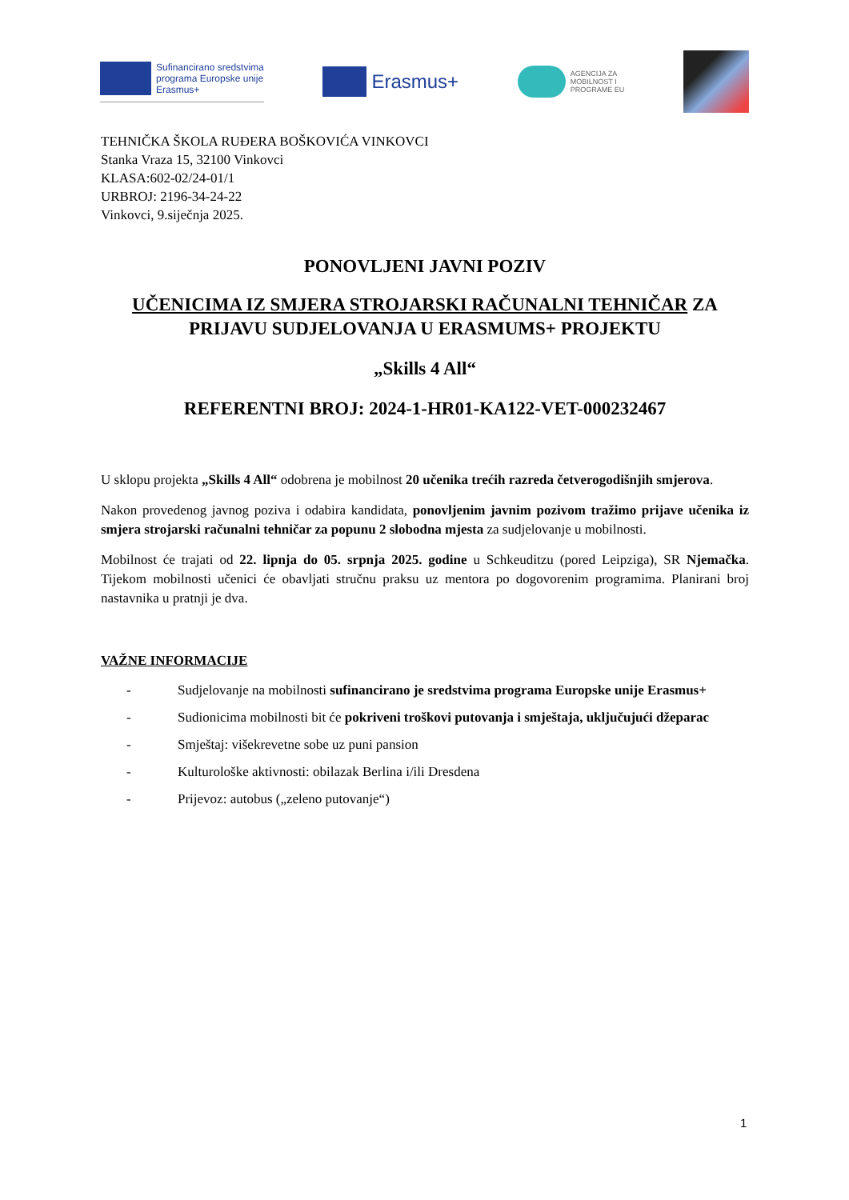Sufinancirano sredstvima
programa Europske unije
Erasmus+
Erasmus+
AGENCIJA ZA
MOBILNOST I
PROGRAME EU
TEHNIČKA ŠKOLA RUĐERA BOŠKOVIĆA VINKOVCI
Stanka Vraza 15, 32100 Vinkovci
KLASA:602-02/24-01/1
URBROJ: 2196-34-24-22
Vinkovci, 9.siječnja 2025.
PONOVLJENI JAVNI POZIV
UČENICIMA IZ SMJERA STROJARSKI RAČUNALNI TEHNIČAR ZA PRIJAVU SUDJELOVANJA U ERASMUMS+ PROJEKTU
„Skills 4 All“
REFERENTNI BROJ: 2024-1-HR01-KA122-VET-000232467
U sklopu projekta „Skills 4 All“ odobrena je mobilnost 20 učenika trećih razreda četverogodišnjih smjerova.
Nakon provedenog javnog poziva i odabira kandidata, ponovljenim javnim pozivom tražimo prijave učenika iz smjera strojarski računalni tehničar za popunu 2 slobodna mjesta za sudjelovanje u mobilnosti.
Mobilnost će trajati od 22. lipnja do 05. srpnja 2025. godine u Schkeuditzu (pored Leipziga), SR Njemačka. Tijekom mobilnosti učenici će obavljati stručnu praksu uz mentora po dogovorenim programima. Planirani broj nastavnika u pratnji je dva.
VAŽNE INFORMACIJE
- Sudjelovanje na mobilnosti sufinancirano je sredstvima programa Europske unije Erasmus+
- Sudionicima mobilnosti bit će pokriveni troškovi putovanja i smještaja, uključujući džeparac
- Smještaj: višekrevetne sobe uz puni pansion
- Kulturološke aktivnosti: obilazak Berlina i/ili Dresdena
- Prijevoz: autobus („zeleno putovanje“)
1